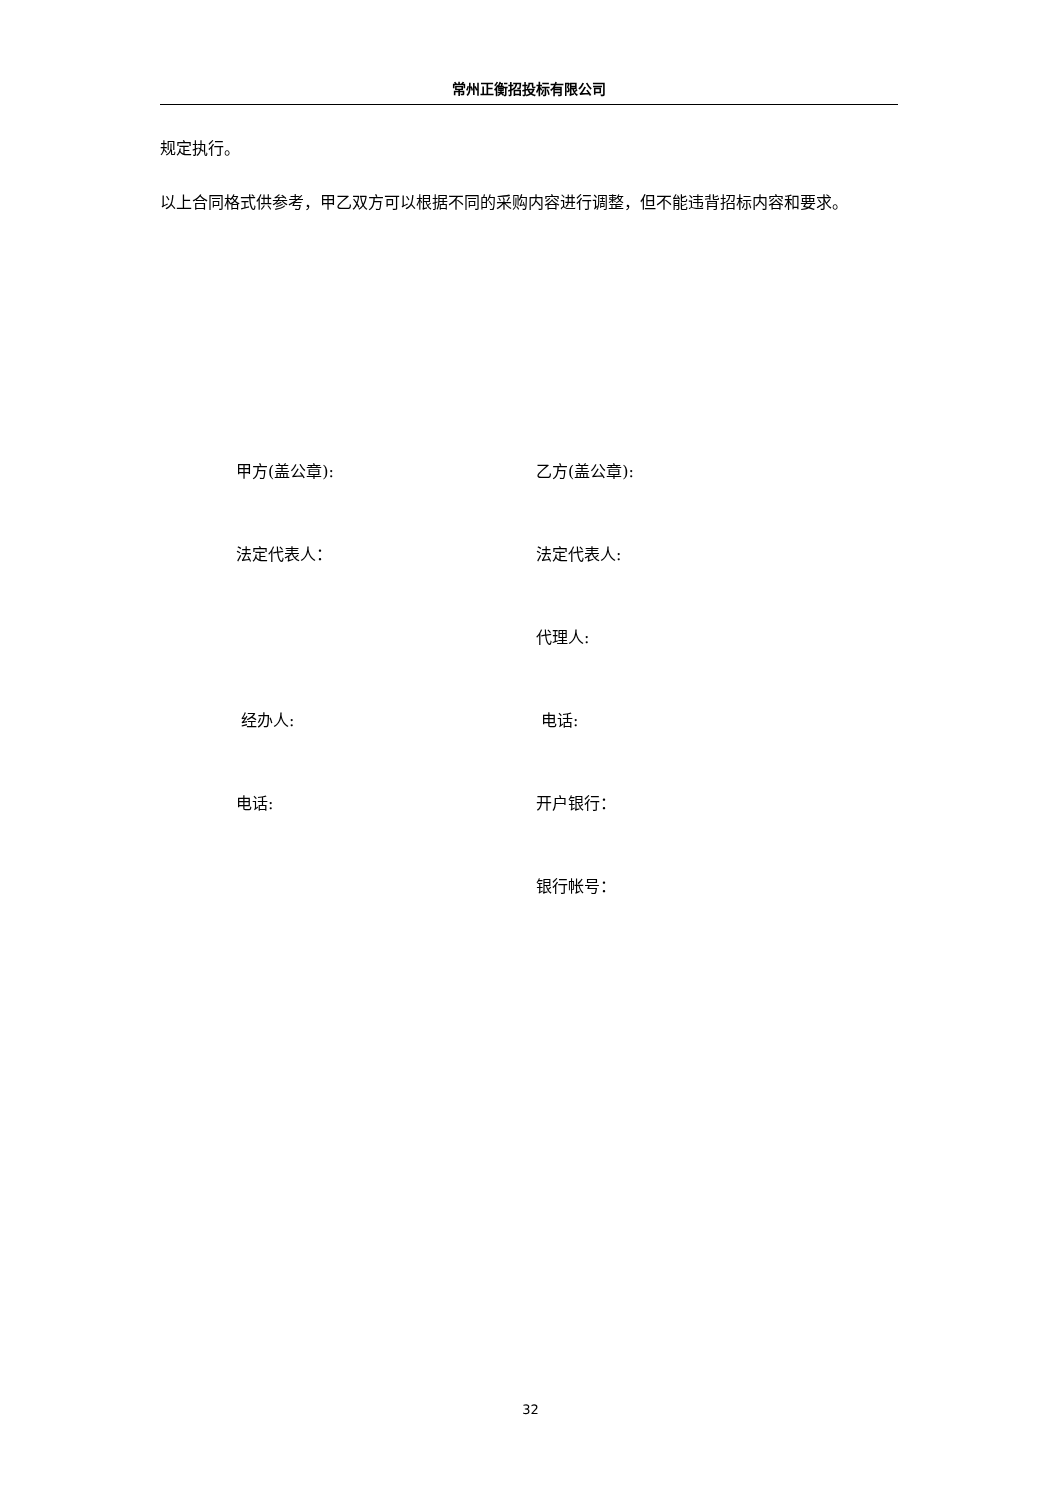常州正衡招投标有限公司
规定执行。
以上合同格式供参考，甲乙双方可以根据不同的采购内容进行调整，但不能违背招标内容和要求。
甲方(盖公章): 乙方(盖公章):
法定代表人： 法定代表人:
代理人:
经办人: 电话:
电话: 开户银行：
银行帐号：
32